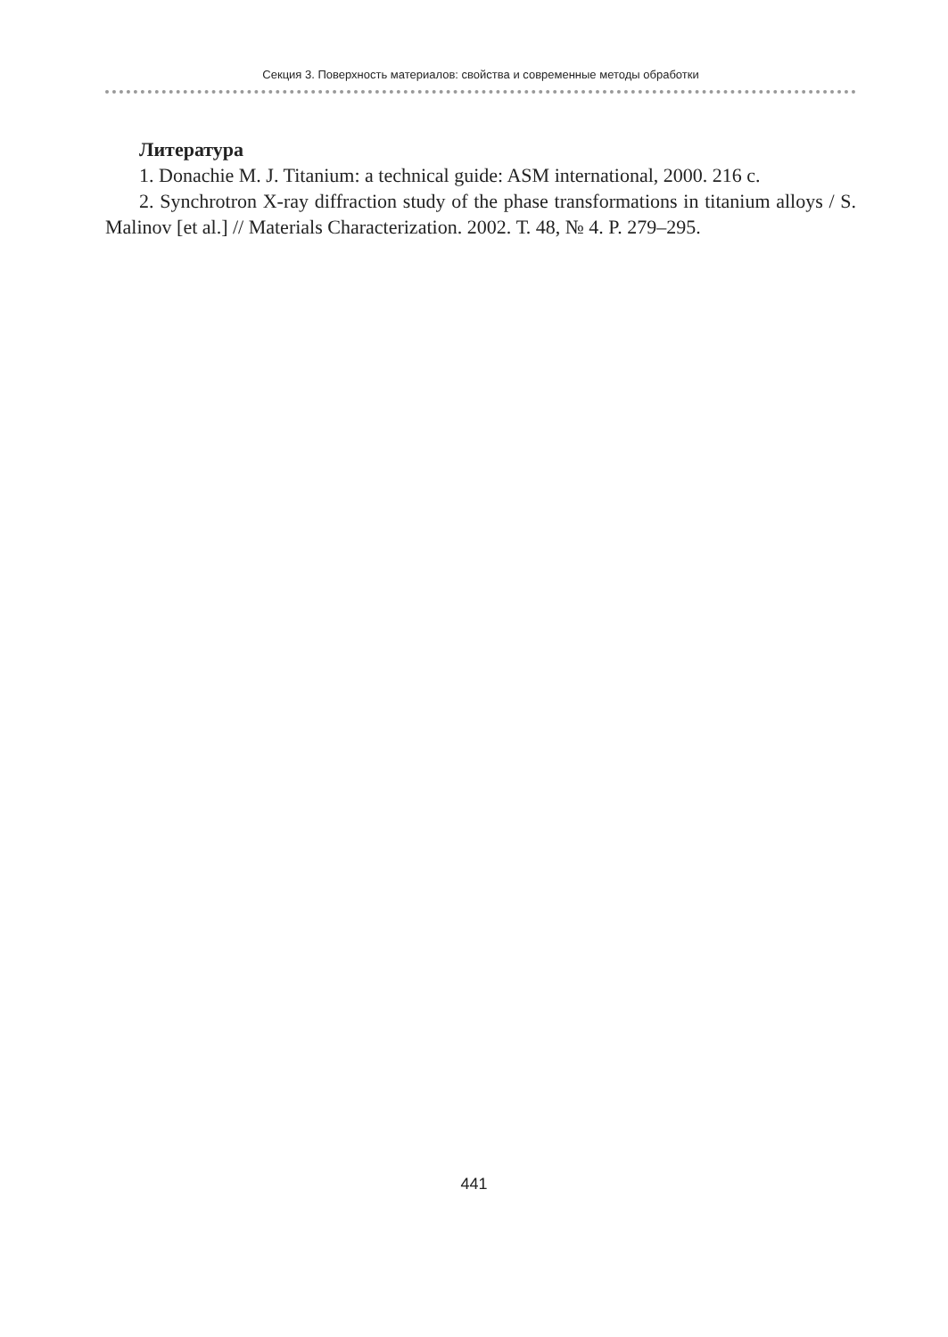Секция 3. Поверхность материалов: свойства и современные методы обработки
Литература
1. Donachie M. J. Titanium: a technical guide: ASM international, 2000. 216 с.
2. Synchrotron X-ray diffraction study of the phase transformations in titanium alloys / S. Malinov [et al.] // Materials Characterization. 2002. Т. 48, № 4. P. 279–295.
441